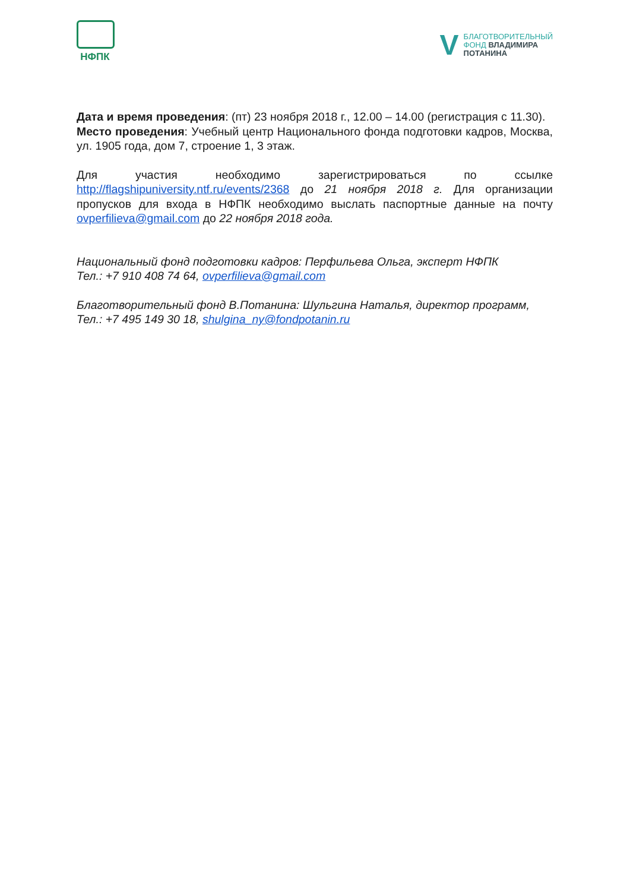НФПК
V
БЛАГОТВОРИТЕЛЬНЫЙ
ФОНД ВЛАДИМИРА
ПОТАНИНА
Дата и время проведения: (пт) 23 ноября 2018 г., 12.00 – 14.00 (регистрация с 11.30).
Место проведения: Учебный центр Национального фонда подготовки кадров, Москва, ул. 1905 года, дом 7, строение 1, 3 этаж.
Для участия необходимо зарегистрироваться по ссылке http://flagshipuniversity.ntf.ru/events/2368 до 21 ноября 2018 г. Для организации пропусков для входа в НФПК необходимо выслать паспортные данные на почту ovperfilieva@gmail.com до 22 ноября 2018 года.
Национальный фонд подготовки кадров: Перфильева Ольга, эксперт НФПК
Тел.: +7 910 408 74 64, ovperfilieva@gmail.com
Благотворительный фонд В.Потанина: Шульгина Наталья, директор программ,
Тел.: +7 495 149 30 18, shulgina_ny@fondpotanin.ru